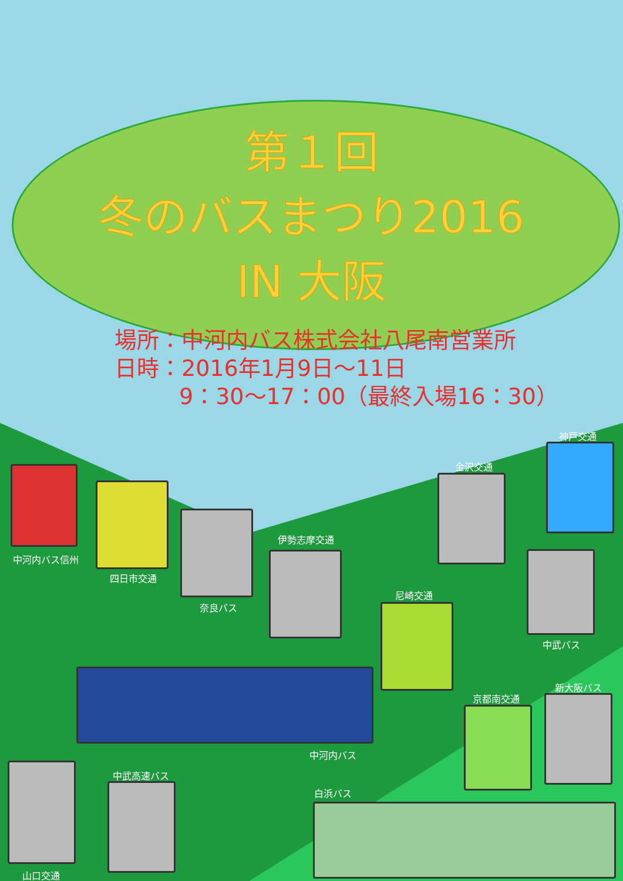第１回
冬のバスまつり2016
IN 大阪
場所：中河内バス株式会社八尾南営業所
日時：2016年1月9日～11日
9：30～17：00（最終入場16：30）
中河内バス信州
四日市交通
奈良バス
伊勢志摩交通
尼崎交通
金沢交通
神戸交通
中武バス
中河内バス
京都南交通
新大阪バス
山口交通
中武高速バス
白浜バス